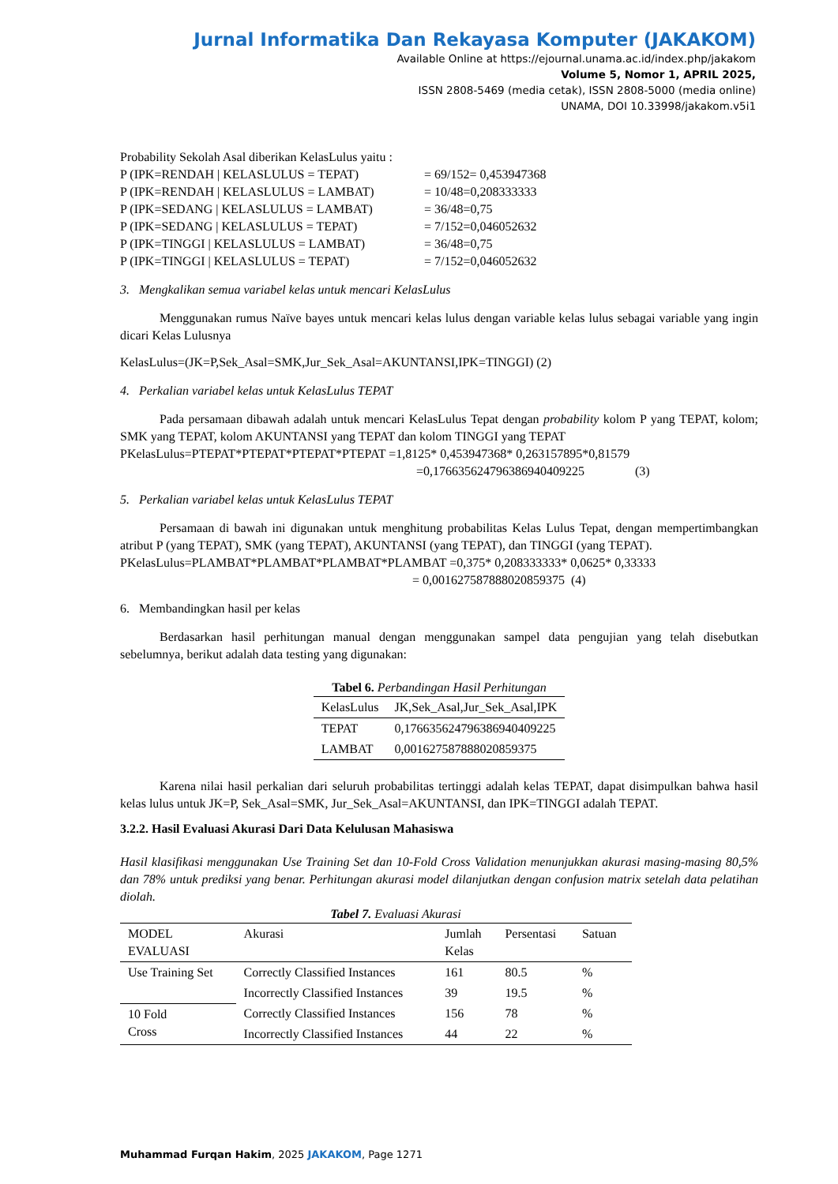Jurnal Informatika Dan Rekayasa Komputer (JAKAKOM)
Available Online at https://ejournal.unama.ac.id/index.php/jakakom
Volume 5, Nomor 1, APRIL 2025,
ISSN 2808-5469 (media cetak), ISSN 2808-5000 (media online)
UNAMA, DOI 10.33998/jakakom.v5i1
Probability Sekolah Asal diberikan KelasLulus yaitu :
P (IPK=RENDAH | KELASLULUS = TEPAT) = 69/152= 0,453947368
P (IPK=RENDAH | KELASLULUS = LAMBAT) = 10/48=0,208333333
P (IPK=SEDANG | KELASLULUS = LAMBAT) = 36/48=0,75
P (IPK=SEDANG | KELASLULUS = TEPAT) = 7/152=0,046052632
P (IPK=TINGGI | KELASLULUS = LAMBAT) = 36/48=0,75
P (IPK=TINGGI | KELASLULUS = TEPAT) = 7/152=0,046052632
3. Mengkalikan semua variabel kelas untuk mencari KelasLulus
Menggunakan rumus Naïve bayes untuk mencari kelas lulus dengan variable kelas lulus sebagai variable yang ingin dicari Kelas Lulusnya
KelasLulus=(JK=P,Sek_Asal=SMK,Jur_Sek_Asal=AKUNTANSI,IPK=TINGGI) (2)
4. Perkalian variabel kelas untuk KelasLulus TEPAT
Pada persamaan dibawah adalah untuk mencari KelasLulus Tepat dengan probability kolom P yang TEPAT, kolom; SMK yang TEPAT, kolom AKUNTANSI yang TEPAT dan kolom TINGGI yang TEPAT
PKelasLulus=PTEPAT*PTEPAT*PTEPAT*PTEPAT =1,8125* 0,453947368* 0,263157895*0,81579
=0,17663562479638694040​9225 (3)
5. Perkalian variabel kelas untuk KelasLulus TEPAT
Persamaan di bawah ini digunakan untuk menghitung probabilitas Kelas Lulus Tepat, dengan mempertimbangkan atribut P (yang TEPAT), SMK (yang TEPAT), AKUNTANSI (yang TEPAT), dan TINGGI (yang TEPAT).
PKelasLulus=PLAMBAT*PLAMBAT*PLAMBAT*PLAMBAT =0,375* 0,208333333* 0,0625* 0,33333
= 0,00162758788802085937​5 (4)
6. Membandingkan hasil per kelas
Berdasarkan hasil perhitungan manual dengan menggunakan sampel data pengujian yang telah disebutkan sebelumnya, berikut adalah data testing yang digunakan:
Tabel 6. Perbandingan Hasil Perhitungan
| KelasLulus | JK,Sek_Asal,Jur_Sek_Asal,IPK |
| --- | --- |
| TEPAT | 0,17663562479638694040​9225 |
| LAMBAT | 0,00162758788802085937​5 |
Karena nilai hasil perkalian dari seluruh probabilitas tertinggi adalah kelas TEPAT, dapat disimpulkan bahwa hasil kelas lulus untuk JK=P, Sek_Asal=SMK, Jur_Sek_Asal=AKUNTANSI, dan IPK=TINGGI adalah TEPAT.
3.2.2. Hasil Evaluasi Akurasi Dari Data Kelulusan Mahasiswa
Hasil klasifikasi menggunakan Use Training Set dan 10-Fold Cross Validation menunjukkan akurasi masing-masing 80,5% dan 78% untuk prediksi yang benar. Perhitungan akurasi model dilanjutkan dengan confusion matrix setelah data pelatihan diolah.
Tabel 7. Evaluasi Akurasi
| MODEL EVALUASI | Akurasi | Jumlah Kelas | Persentasi | Satuan |
| --- | --- | --- | --- | --- |
| Use Training Set | Correctly Classified Instances | 161 | 80.5 | % |
| | Incorrectly Classified Instances | 39 | 19.5 | % |
| 10 Fold Cross | Correctly Classified Instances | 156 | 78 | % |
| | Incorrectly Classified Instances | 44 | 22 | % |
Muhammad Furqan Hakim, 2025 JAKAKOM, Page 1271